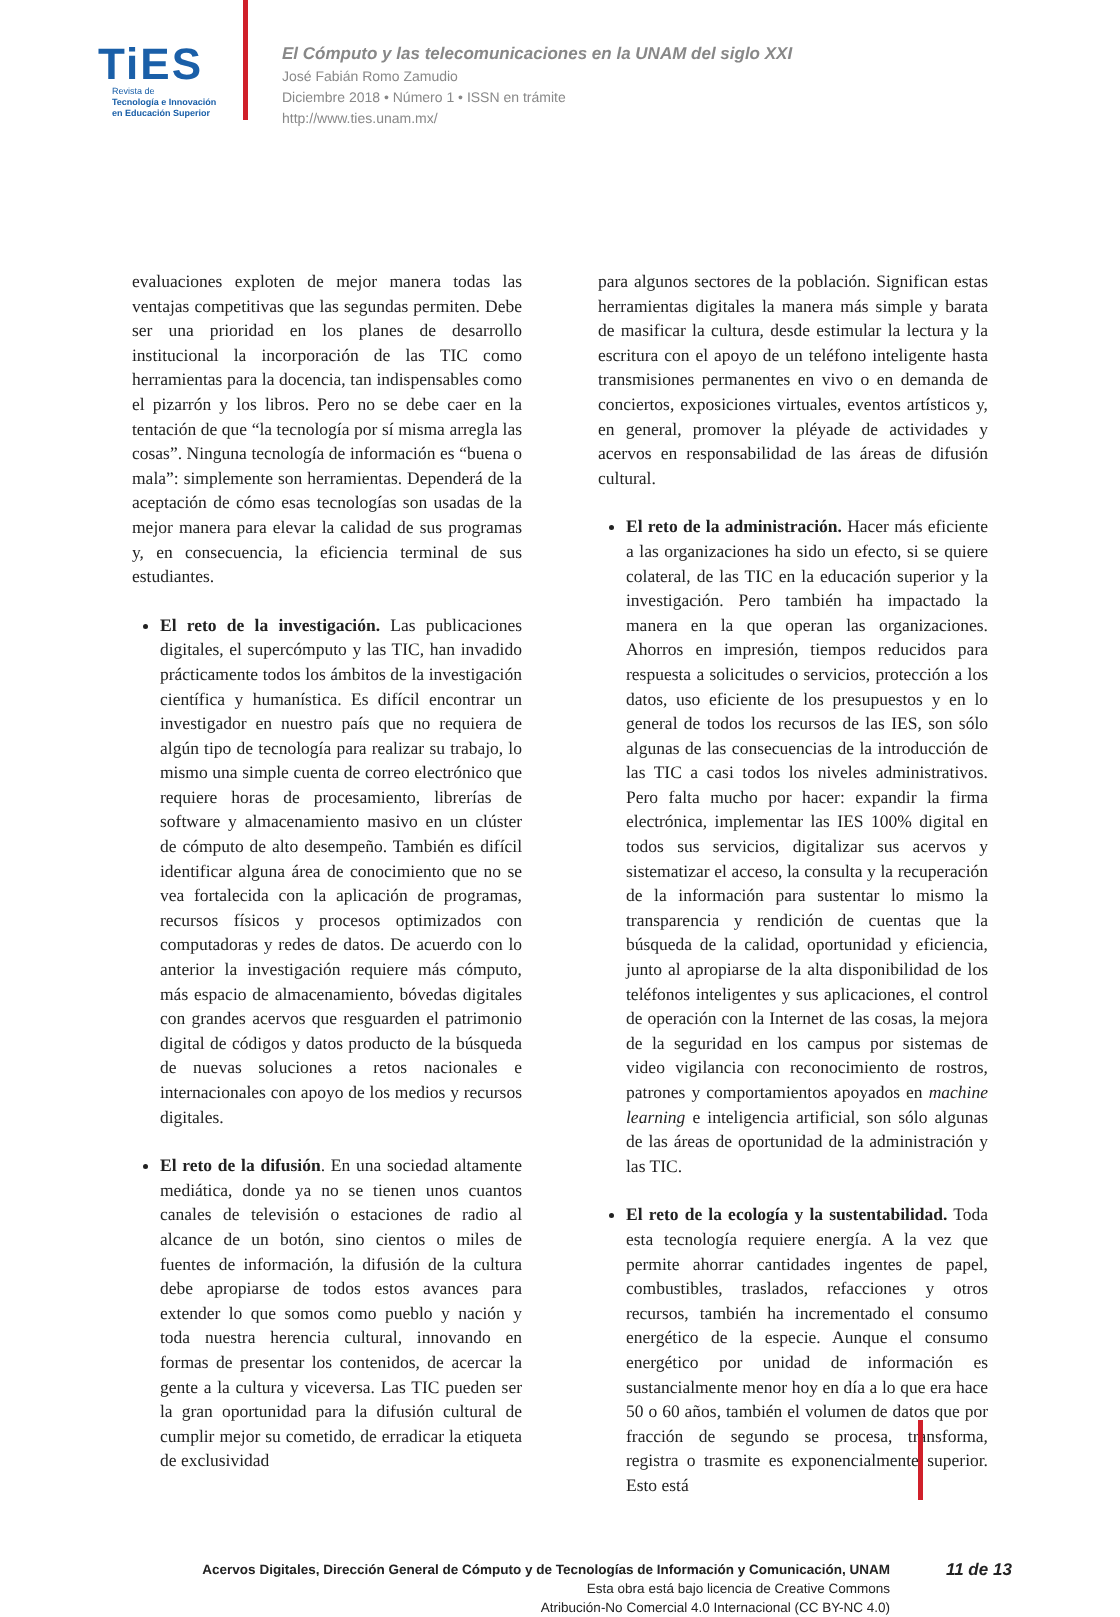TiES
Revista de
Tecnología e Innovación
en Educación Superior
El Cómputo y las telecomunicaciones en la UNAM del siglo XXI
José Fabián Romo Zamudio
Diciembre 2018 • Número 1 • ISSN en trámite
http://www.ties.unam.mx/
evaluaciones exploten de mejor manera todas las ventajas competitivas que las segundas permiten. Debe ser una prioridad en los planes de desarrollo institucional la incorporación de las TIC como herramientas para la docencia, tan indispensables como el pizarrón y los libros. Pero no se debe caer en la tentación de que “la tecnología por sí misma arregla las cosas”. Ninguna tecnología de información es “buena o mala”: simplemente son herramientas. Dependerá de la aceptación de cómo esas tecnologías son usadas de la mejor manera para elevar la calidad de sus programas y, en consecuencia, la eficiencia terminal de sus estudiantes.
El reto de la investigación. Las publicaciones digitales, el supercómputo y las TIC, han invadido prácticamente todos los ámbitos de la investigación científica y humanística. Es difícil encontrar un investigador en nuestro país que no requiera de algún tipo de tecnología para realizar su trabajo, lo mismo una simple cuenta de correo electrónico que requiere horas de procesamiento, librerías de software y almacenamiento masivo en un clúster de cómputo de alto desempeño. También es difícil identificar alguna área de conocimiento que no se vea fortalecida con la aplicación de programas, recursos físicos y procesos optimizados con computadoras y redes de datos. De acuerdo con lo anterior la investigación requiere más cómputo, más espacio de almacenamiento, bóvedas digitales con grandes acervos que resguarden el patrimonio digital de códigos y datos producto de la búsqueda de nuevas soluciones a retos nacionales e internacionales con apoyo de los medios y recursos digitales.
El reto de la difusión. En una sociedad altamente mediática, donde ya no se tienen unos cuantos canales de televisión o estaciones de radio al alcance de un botón, sino cientos o miles de fuentes de información, la difusión de la cultura debe apropiarse de todos estos avances para extender lo que somos como pueblo y nación y toda nuestra herencia cultural, innovando en formas de presentar los contenidos, de acercar la gente a la cultura y viceversa. Las TIC pueden ser la gran oportunidad para la difusión cultural de cumplir mejor su cometido, de erradicar la etiqueta de exclusividad
para algunos sectores de la población. Significan estas herramientas digitales la manera más simple y barata de masificar la cultura, desde estimular la lectura y la escritura con el apoyo de un teléfono inteligente hasta transmisiones permanentes en vivo o en demanda de conciertos, exposiciones virtuales, eventos artísticos y, en general, promover la pléyade de actividades y acervos en responsabilidad de las áreas de difusión cultural.
El reto de la administración. Hacer más eficiente a las organizaciones ha sido un efecto, si se quiere colateral, de las TIC en la educación superior y la investigación. Pero también ha impactado la manera en la que operan las organizaciones. Ahorros en impresión, tiempos reducidos para respuesta a solicitudes o servicios, protección a los datos, uso eficiente de los presupuestos y en lo general de todos los recursos de las IES, son sólo algunas de las consecuencias de la introducción de las TIC a casi todos los niveles administrativos. Pero falta mucho por hacer: expandir la firma electrónica, implementar las IES 100% digital en todos sus servicios, digitalizar sus acervos y sistematizar el acceso, la consulta y la recuperación de la información para sustentar lo mismo la transparencia y rendición de cuentas que la búsqueda de la calidad, oportunidad y eficiencia, junto al apropiarse de la alta disponibilidad de los teléfonos inteligentes y sus aplicaciones, el control de operación con la Internet de las cosas, la mejora de la seguridad en los campus por sistemas de video vigilancia con reconocimiento de rostros, patrones y comportamientos apoyados en machine learning e inteligencia artificial, son sólo algunas de las áreas de oportunidad de la administración y las TIC.
El reto de la ecología y la sustentabilidad. Toda esta tecnología requiere energía. A la vez que permite ahorrar cantidades ingentes de papel, combustibles, traslados, refacciones y otros recursos, también ha incrementado el consumo energético de la especie. Aunque el consumo energético por unidad de información es sustancialmente menor hoy en día a lo que era hace 50 o 60 años, también el volumen de datos que por fracción de segundo se procesa, transforma, registra o trasmite es exponencialmente superior. Esto está
Acervos Digitales, Dirección General de Cómputo y de Tecnologías de Información y Comunicación, UNAM
Esta obra está bajo licencia de Creative Commons
Atribución-No Comercial 4.0 Internacional (CC BY-NC 4.0)
11 de 13